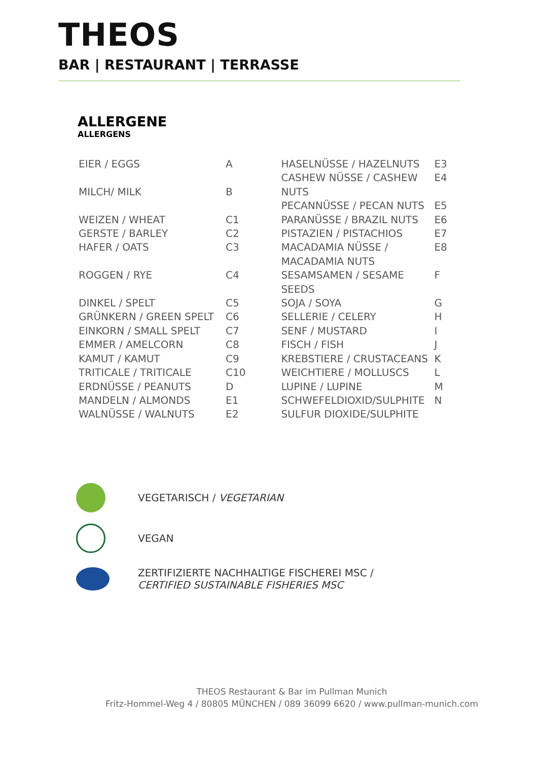THEOS
BAR | RESTAURANT | TERRASSE
ALLERGENE
ALLERGENS
| EIER / EGGS | A |
| MILCH/ MILK | B |
| WEIZEN / WHEAT | C1 |
| GERSTE / BARLEY | C2 |
| HAFER / OATS | C3 |
| ROGGEN / RYE | C4 |
| DINKEL / SPELT | C5 |
| GRÜNKERN / GREEN SPELT | C6 |
| EINKORN / SMALL SPELT | C7 |
| EMMER / AMELCORN | C8 |
| KAMUT / KAMUT | C9 |
| TRITICALE / TRITICALE | C10 |
| ERDNÜSSE / PEANUTS | D |
| MANDELN / ALMONDS | E1 |
| WALNÜSSE / WALNUTS | E2 |
| HASELNÜSSE / HAZELNUTS | E3 |
| CASHEW NÜSSE / CASHEW NUTS | E4 |
| PECANNÜSSE / PECAN NUTS | E5 |
| PARANÜSSE / BRAZIL NUTS | E6 |
| PISTAZIEN / PISTACHIOS | E7 |
| MACADAMIA NÜSSE / MACADAMIA NUTS | E8 |
| SESAMSAMEN / SESAME SEEDS | F |
| SOJA / SOYA | G |
| SELLERIE / CELERY | H |
| SENF / MUSTARD | I |
| FISCH / FISH | J |
| KREBSTIERE / CRUSTACEANS | K |
| WEICHTIERE / MOLLUSCS | L |
| LUPINE / LUPINE | M |
| SCHWEFELDIOXID/SULPHITE SULFUR DIOXIDE/SULPHITE | N |
VEGETARISCH / VEGETARIAN
VEGAN
ZERTIFIZIERTE NACHHALTIGE FISCHEREI MSC /
CERTIFIED SUSTAINABLE FISHERIES MSC
THEOS Restaurant & Bar im Pullman Munich
Fritz-Hommel-Weg 4 / 80805 MÜNCHEN / 089 36099 6620 / www.pullman-munich.com